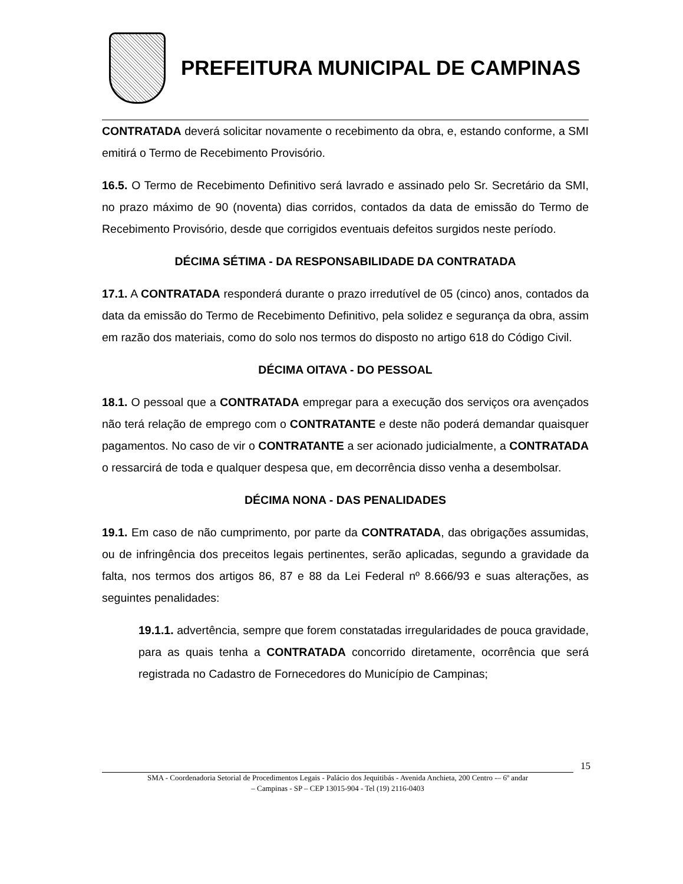PREFEITURA MUNICIPAL DE CAMPINAS
CONTRATADA deverá solicitar novamente o recebimento da obra, e, estando conforme, a SMI emitirá o Termo de Recebimento Provisório.
16.5. O Termo de Recebimento Definitivo será lavrado e assinado pelo Sr. Secretário da SMI, no prazo máximo de 90 (noventa) dias corridos, contados da data de emissão do Termo de Recebimento Provisório, desde que corrigidos eventuais defeitos surgidos neste período.
DÉCIMA SÉTIMA - DA RESPONSABILIDADE DA CONTRATADA
17.1. A CONTRATADA responderá durante o prazo irredutível de 05 (cinco) anos, contados da data da emissão do Termo de Recebimento Definitivo, pela solidez e segurança da obra, assim em razão dos materiais, como do solo nos termos do disposto no artigo 618 do Código Civil.
DÉCIMA OITAVA - DO PESSOAL
18.1. O pessoal que a CONTRATADA empregar para a execução dos serviços ora avençados não terá relação de emprego com o CONTRATANTE e deste não poderá demandar quaisquer pagamentos. No caso de vir o CONTRATANTE a ser acionado judicialmente, a CONTRATADA o ressarcirá de toda e qualquer despesa que, em decorrência disso venha a desembolsar.
DÉCIMA NONA - DAS PENALIDADES
19.1. Em caso de não cumprimento, por parte da CONTRATADA, das obrigações assumidas, ou de infringência dos preceitos legais pertinentes, serão aplicadas, segundo a gravidade da falta, nos termos dos artigos 86, 87 e 88 da Lei Federal nº 8.666/93 e suas alterações, as seguintes penalidades:
19.1.1. advertência, sempre que forem constatadas irregularidades de pouca gravidade, para as quais tenha a CONTRATADA concorrido diretamente, ocorrência que será registrada no Cadastro de Fornecedores do Município de Campinas;
15
SMA - Coordenadoria Setorial de Procedimentos Legais - Palácio dos Jequitibás - Avenida Anchieta, 200 Centro -– 6º andar
– Campinas - SP – CEP 13015-904 - Tel (19) 2116-0403